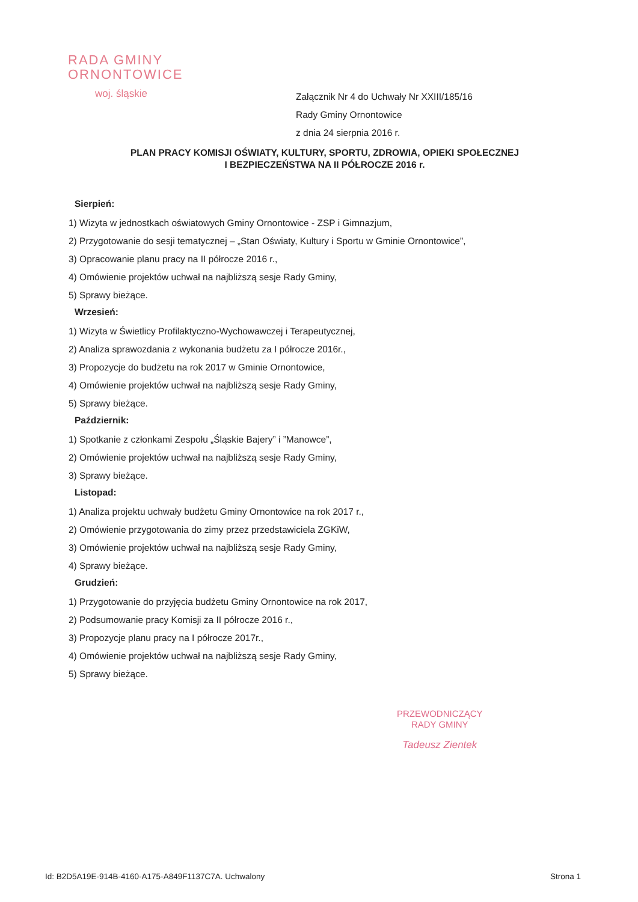RADA GMINY
ORNONTOWICE
woj. śląskie
Załącznik Nr 4 do Uchwały Nr XXIII/185/16
Rady Gminy Ornontowice
z dnia 24 sierpnia 2016 r.
PLAN PRACY KOMISJI OŚWIATY, KULTURY, SPORTU, ZDROWIA, OPIEKI SPOŁECZNEJ
I BEZPIECZEŃSTWA NA II PÓŁROCZE 2016 r.
Sierpień:
1) Wizyta w jednostkach oświatowych Gminy Ornontowice - ZSP i Gimnazjum,
2) Przygotowanie do sesji tematycznej – „Stan Oświaty, Kultury i Sportu w Gminie Ornontowice”,
3) Opracowanie planu pracy na II półrocze 2016 r.,
4) Omówienie projektów uchwał na najbliższą sesje Rady Gminy,
5) Sprawy bieżące.
Wrzesień:
1) Wizyta w Świetlicy Profilaktyczno-Wychowawczej i Terapeutycznej,
2) Analiza sprawozdania z wykonania budżetu za I półrocze 2016r.,
3) Propozycje do budżetu na rok 2017 w Gminie Ornontowice,
4) Omówienie projektów uchwał na najbliższą sesje Rady Gminy,
5) Sprawy bieżące.
Październik:
1) Spotkanie z członkami Zespołu „Śląskie Bajery” i ”Manowce”,
2) Omówienie projektów uchwał na najbliższą sesje Rady Gminy,
3) Sprawy bieżące.
Listopad:
1) Analiza projektu uchwały budżetu Gminy Ornontowice na rok 2017 r.,
2) Omówienie przygotowania do zimy przez przedstawiciela ZGKiW,
3) Omówienie projektów uchwał na najbliższą sesje Rady Gminy,
4) Sprawy bieżące.
Grudzień:
1) Przygotowanie do przyjęcia budżetu Gminy Ornontowice na rok 2017,
2) Podsumowanie pracy Komisji za II półrocze 2016 r.,
3) Propozycje planu pracy na I półrocze 2017r.,
4) Omówienie projektów uchwał na najbliższą sesje Rady Gminy,
5) Sprawy bieżące.
PRZEWODNICZĄCY
RADY GMINY
Tadeusz Zientek
Id: B2D5A19E-914B-4160-A175-A849F1137C7A. Uchwalony Strona 1